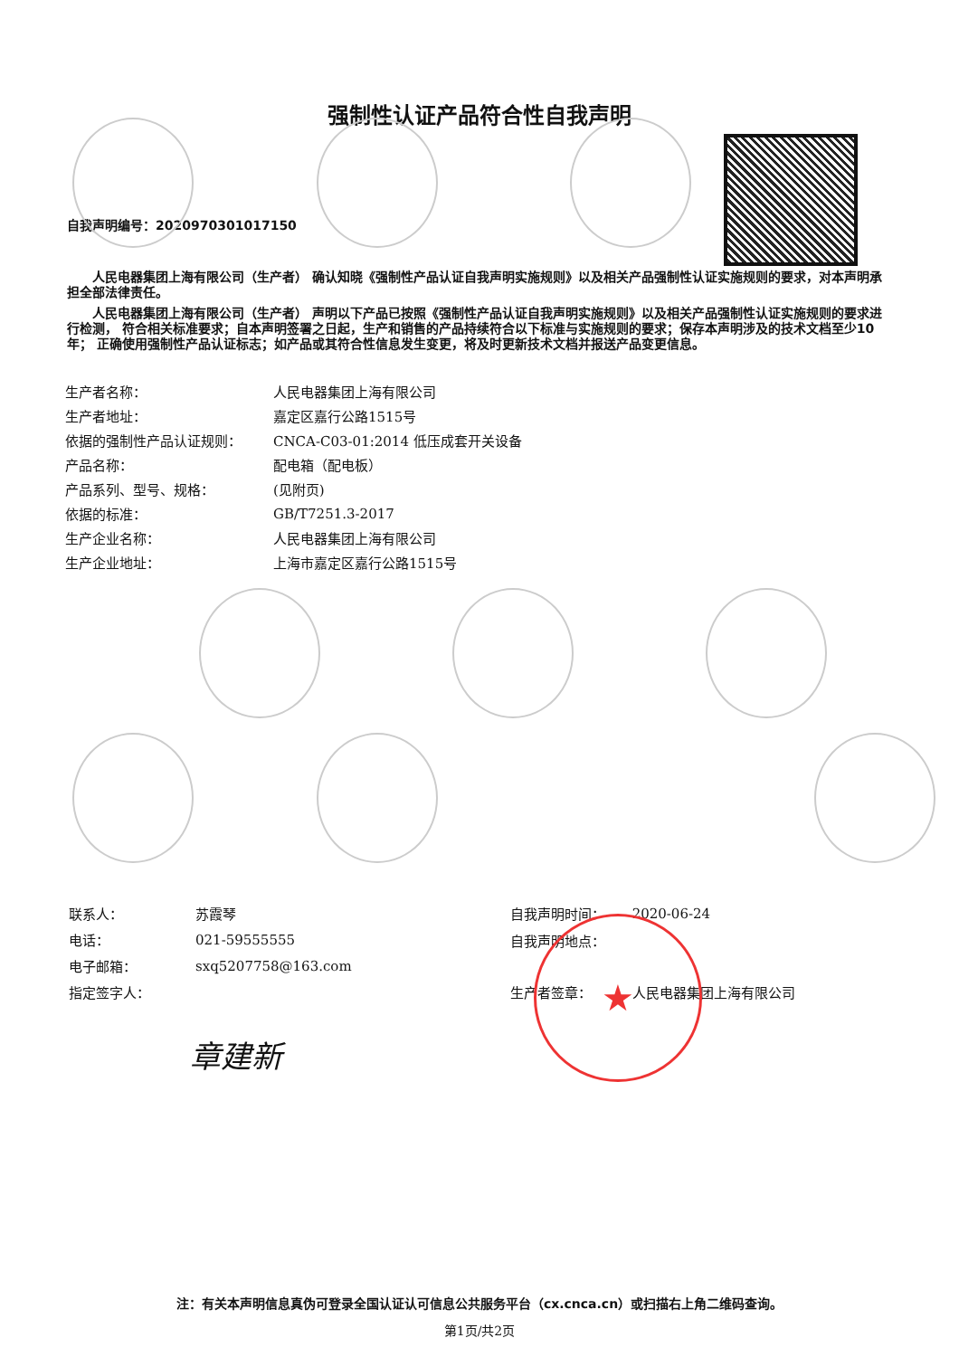★
强制性认证产品符合性自我声明
自我声明编号：2020970301017150
人民电器集团上海有限公司（生产者） 确认知晓《强制性产品认证自我声明实施规则》以及相关产品强制性认证实施规则的要求，对本声明承担全部法律责任。
人民电器集团上海有限公司（生产者） 声明以下产品已按照《强制性产品认证自我声明实施规则》以及相关产品强制性认证实施规则的要求进行检测， 符合相关标准要求；自本声明签署之日起，生产和销售的产品持续符合以下标准与实施规则的要求；保存本声明涉及的技术文档至少10年； 正确使用强制性产品认证标志；如产品或其符合性信息发生变更，将及时更新技术文档并报送产品变更信息。
| 生产者名称： | 人民电器集团上海有限公司 |
| 生产者地址： | 嘉定区嘉行公路1515号 |
| 依据的强制性产品认证规则： | CNCA-C03-01:2014 低压成套开关设备 |
| 产品名称： | 配电箱（配电板） |
| 产品系列、型号、规格： | (见附页) |
| 依据的标准： | GB/T7251.3-2017 |
| 生产企业名称： | 人民电器集团上海有限公司 |
| 生产企业地址： | 上海市嘉定区嘉行公路1515号 |
| 联系人： | 苏霞琴 |
| 电话： | 021-59555555 |
| 电子邮箱： | sxq5207758@163.com |
| 指定签字人： | |
| 自我声明时间： | 2020-06-24 |
| 自我声明地点： | |
| 生产者签章： | 人民电器集团上海有限公司 |
章建新
注：有关本声明信息真伪可登录全国认证认可信息公共服务平台（cx.cnca.cn）或扫描右上角二维码查询。
第1页/共2页